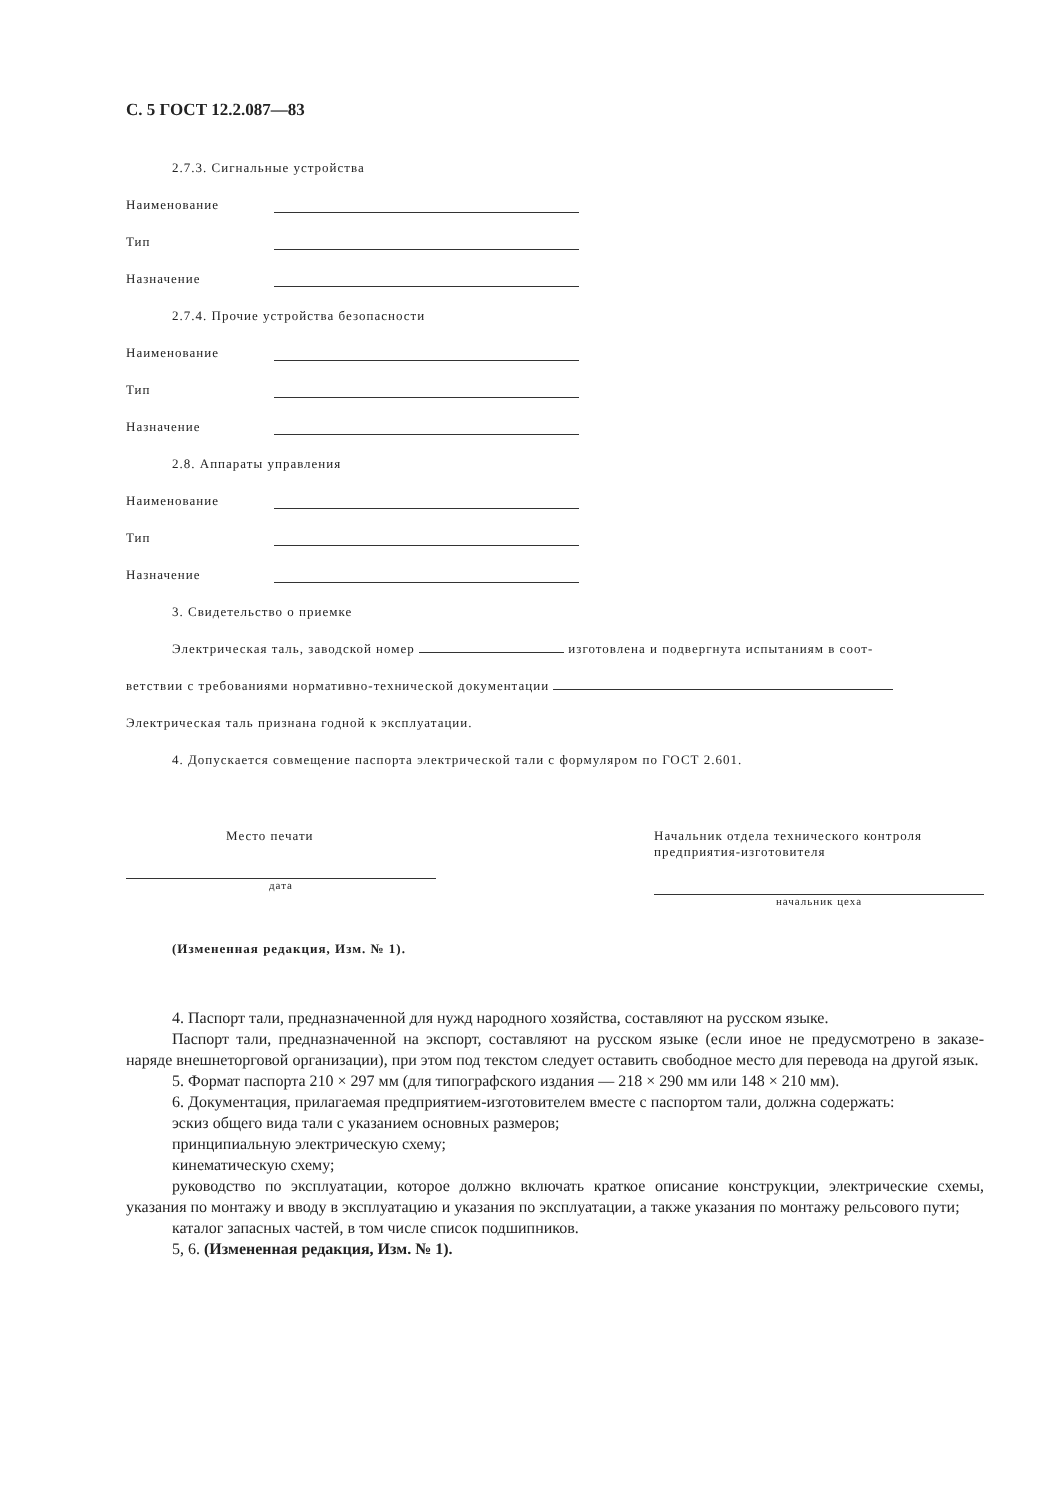С. 5 ГОСТ 12.2.087—83
2.7.3. Сигнальные устройства
Наименование
Тип
Назначение
2.7.4. Прочие устройства безопасности
Наименование
Тип
Назначение
2.8. Аппараты управления
Наименование
Тип
Назначение
3. Свидетельство о приемке
Электрическая таль, заводской номер изготовлена и подвергнута испытаниям в соот-
ветствии с требованиями нормативно-технической документации
Электрическая таль признана годной к эксплуатации.
4. Допускается совмещение паспорта электрической тали с формуляром по ГОСТ 2.601.
Место печати
дата
Начальник отдела технического контроля предприятия-изготовителя
начальник цеха
(Измененная редакция, Изм. № 1).
4. Паспорт тали, предназначенной для нужд народного хозяйства, составляют на русском языке.
Паспорт тали, предназначенной на экспорт, составляют на русском языке (если иное не предусмотрено в заказе-наряде внешнеторговой организации), при этом под текстом следует оставить свободное место для перевода на другой язык.
5. Формат паспорта 210 × 297 мм (для типографского издания — 218 × 290 мм или 148 × 210 мм).
6. Документация, прилагаемая предприятием-изготовителем вместе с паспортом тали, должна содержать:
эскиз общего вида тали с указанием основных размеров;
принципиальную электрическую схему;
кинематическую схему;
руководство по эксплуатации, которое должно включать краткое описание конструкции, электрические схемы, указания по монтажу и вводу в эксплуатацию и указания по эксплуатации, а также указания по монтажу рельсового пути;
каталог запасных частей, в том числе список подшипников.
5, 6. (Измененная редакция, Изм. № 1).